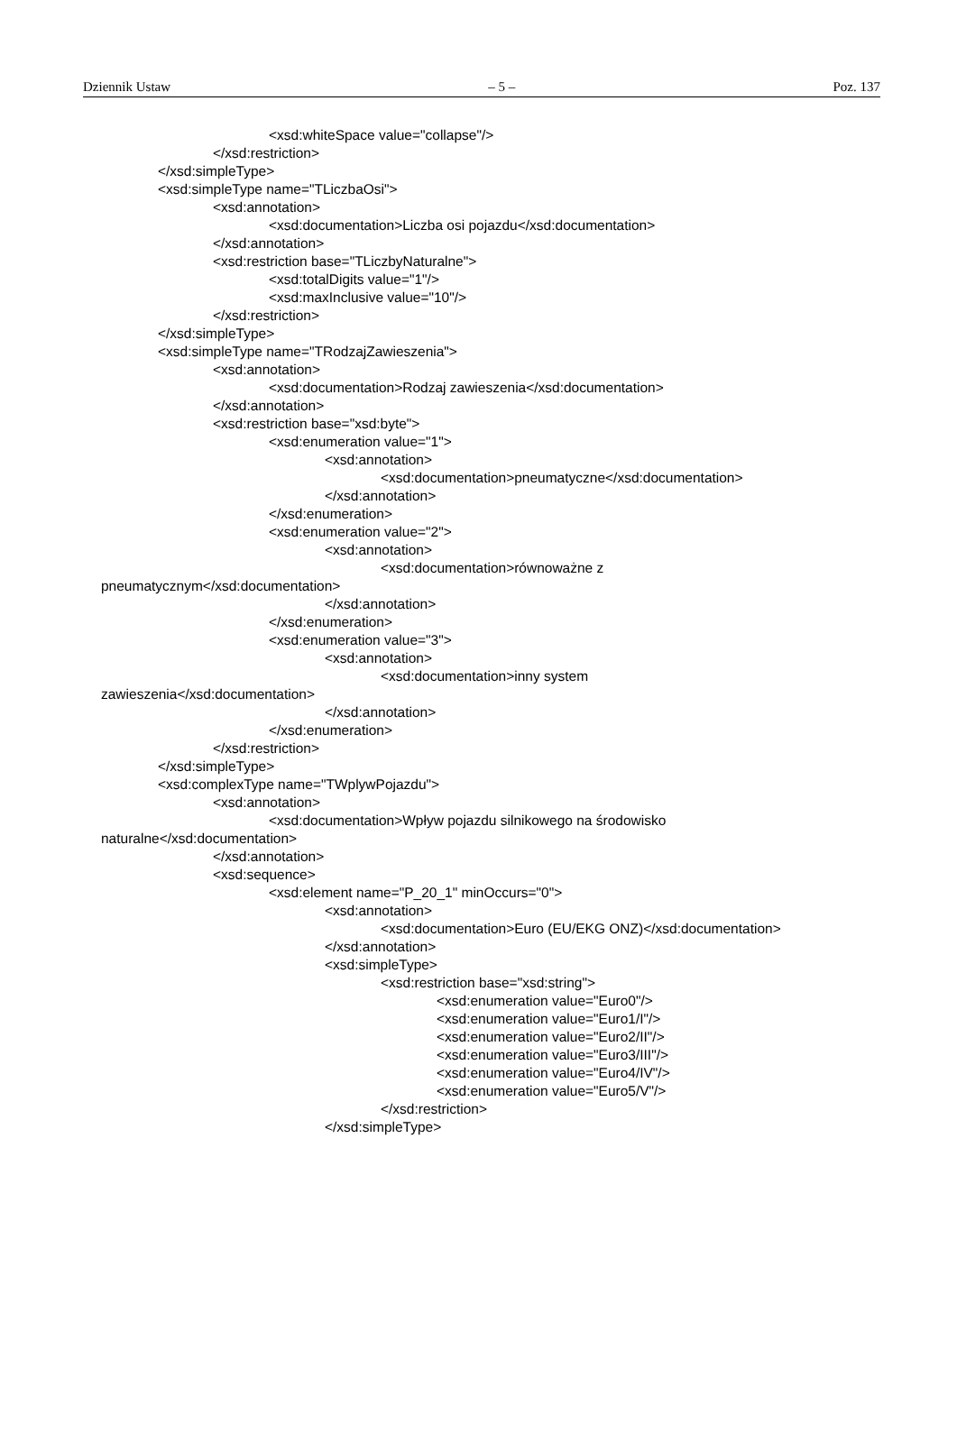Dziennik Ustaw – 5 – Poz. 137
<xsd:whiteSpace value="collapse"/>
</xsd:restriction>
</xsd:simpleType>
<xsd:simpleType name="TLiczbaOsi">
<xsd:annotation>
<xsd:documentation>Liczba osi pojazdu</xsd:documentation>
</xsd:annotation>
<xsd:restriction base="TLiczbyNaturalne">
<xsd:totalDigits value="1"/>
<xsd:maxInclusive value="10"/>
</xsd:restriction>
</xsd:simpleType>
<xsd:simpleType name="TRodzajZawieszenia">
<xsd:annotation>
<xsd:documentation>Rodzaj zawieszenia</xsd:documentation>
</xsd:annotation>
<xsd:restriction base="xsd:byte">
<xsd:enumeration value="1">
<xsd:annotation>
<xsd:documentation>pneumatyczne</xsd:documentation>
</xsd:annotation>
</xsd:enumeration>
<xsd:enumeration value="2">
<xsd:annotation>
<xsd:documentation>równoważne z
pneumatycznym</xsd:documentation>
</xsd:annotation>
</xsd:enumeration>
<xsd:enumeration value="3">
<xsd:annotation>
<xsd:documentation>inny system
zawieszenia</xsd:documentation>
</xsd:annotation>
</xsd:enumeration>
</xsd:restriction>
</xsd:simpleType>
<xsd:complexType name="TWplywPojazdu">
<xsd:annotation>
<xsd:documentation>Wpływ pojazdu silnikowego na środowisko
naturalne</xsd:documentation>
</xsd:annotation>
<xsd:sequence>
<xsd:element name="P_20_1" minOccurs="0">
<xsd:annotation>
<xsd:documentation>Euro (EU/EKG ONZ)</xsd:documentation>
</xsd:annotation>
<xsd:simpleType>
<xsd:restriction base="xsd:string">
<xsd:enumeration value="Euro0"/>
<xsd:enumeration value="Euro1/I"/>
<xsd:enumeration value="Euro2/II"/>
<xsd:enumeration value="Euro3/III"/>
<xsd:enumeration value="Euro4/IV"/>
<xsd:enumeration value="Euro5/V"/>
</xsd:restriction>
</xsd:simpleType>